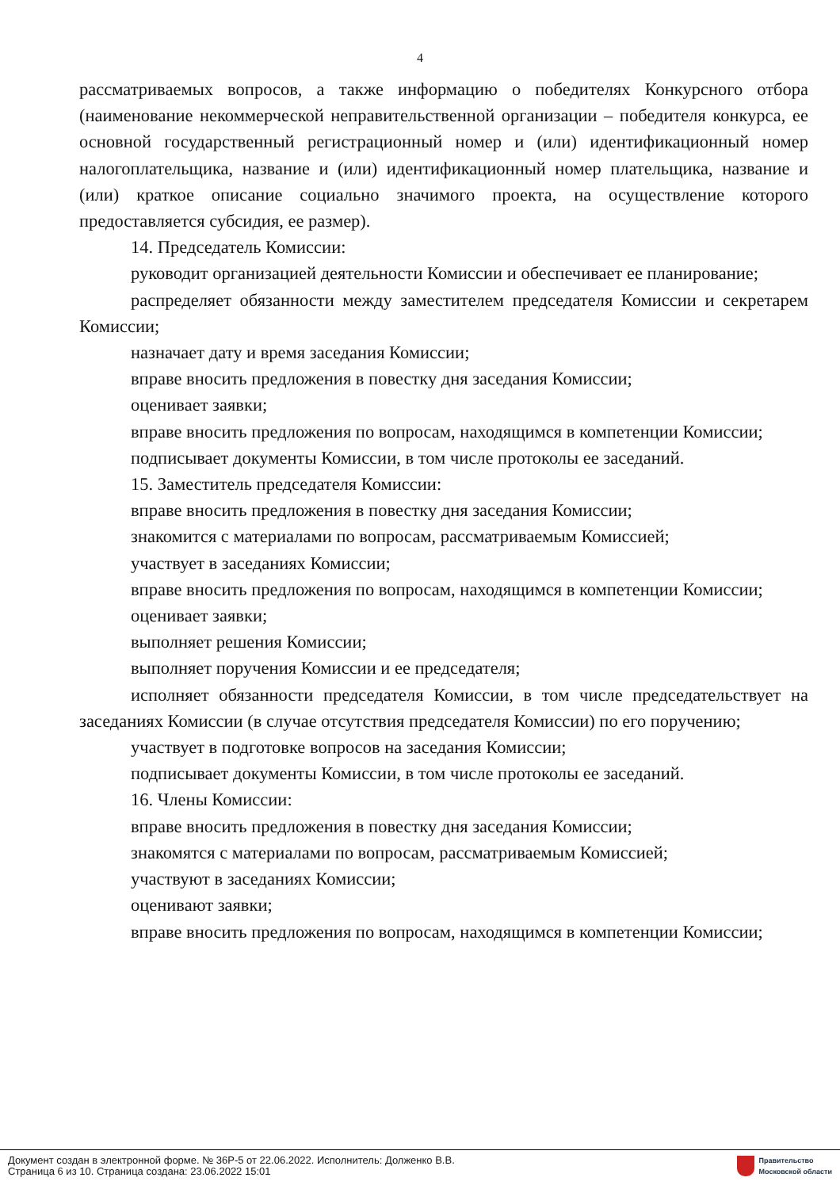4
рассматриваемых вопросов, а также информацию о победителях Конкурсного отбора (наименование некоммерческой неправительственной организации – победителя конкурса, ее основной государственный регистрационный номер и (или) идентификационный номер налогоплательщика, название и (или) идентификационный номер плательщика, название и (или) краткое описание социально значимого проекта, на осуществление которого предоставляется субсидия, ее размер).
14. Председатель Комиссии:
руководит организацией деятельности Комиссии и обеспечивает ее планирование;
распределяет обязанности между заместителем председателя Комиссии и секретарем Комиссии;
назначает дату и время заседания Комиссии;
вправе вносить предложения в повестку дня заседания Комиссии;
оценивает заявки;
вправе вносить предложения по вопросам, находящимся в компетенции Комиссии;
подписывает документы Комиссии, в том числе протоколы ее заседаний.
15. Заместитель председателя Комиссии:
вправе вносить предложения в повестку дня заседания Комиссии;
знакомится с материалами по вопросам, рассматриваемым Комиссией;
участвует в заседаниях Комиссии;
вправе вносить предложения по вопросам, находящимся в компетенции Комиссии;
оценивает заявки;
выполняет решения Комиссии;
выполняет поручения Комиссии и ее председателя;
исполняет обязанности председателя Комиссии, в том числе председательствует на заседаниях Комиссии (в случае отсутствия председателя Комиссии) по его поручению;
участвует в подготовке вопросов на заседания Комиссии;
подписывает документы Комиссии, в том числе протоколы ее заседаний.
16. Члены Комиссии:
вправе вносить предложения в повестку дня заседания Комиссии;
знакомятся с материалами по вопросам, рассматриваемым Комиссией;
участвуют в заседаниях Комиссии;
оценивают заявки;
вправе вносить предложения по вопросам, находящимся в компетенции Комиссии;
Документ создан в электронной форме. № 36Р-5 от 22.06.2022. Исполнитель: Долженко В.В.
Страница 6 из 10. Страница создана: 23.06.2022 15:01
Правительство
Московской области